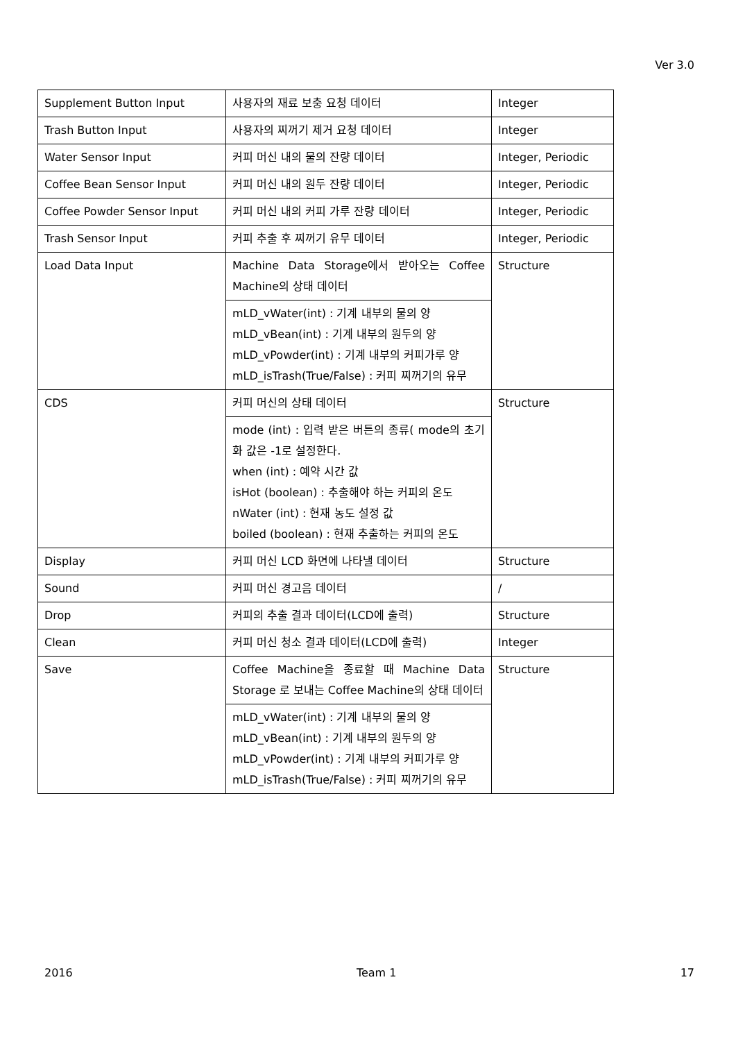Ver 3.0
| Supplement Button Input | 사용자의 재료 보충 요청 데이터 | Integer |
| Trash Button Input | 사용자의 찌꺼기 제거 요청 데이터 | Integer |
| Water Sensor Input | 커피 머신 내의 물의 잔량 데이터 | Integer, Periodic |
| Coffee Bean Sensor Input | 커피 머신 내의 원두 잔량 데이터 | Integer, Periodic |
| Coffee Powder Sensor Input | 커피 머신 내의 커피 가루 잔량 데이터 | Integer, Periodic |
| Trash Sensor Input | 커피 추출 후 찌꺼기 유무 데이터 | Integer, Periodic |
| Load Data Input | Machine Data Storage에서 받아오는 Coffee Machine의 상태 데이터 | Structure |
| | mLD_vWater(int) : 기계 내부의 물의 양 mLD_vBean(int) : 기계 내부의 원두의 양 mLD_vPowder(int) : 기계 내부의 커피가루 양 mLD_isTrash(True/False) : 커피 찌꺼기의 유무 | |
| CDS | 커피 머신의 상태 데이터 | Structure |
| | mode (int) : 입력 받은 버튼의 종류( mode의 초기화 값은 -1로 설정한다. when (int) : 예약 시간 값 isHot (boolean) : 추출해야 하는 커피의 온도 nWater (int) : 현재 농도 설정 값 boiled (boolean) : 현재 추출하는 커피의 온도 | |
| Display | 커피 머신 LCD 화면에 나타낼 데이터 | Structure |
| Sound | 커피 머신 경고음 데이터 | / |
| Drop | 커피의 추출 결과 데이터(LCD에 출력) | Structure |
| Clean | 커피 머신 청소 결과 데이터(LCD에 출력) | Integer |
| Save | Coffee Machine을 종료할 때 Machine Data Storage 로 보내는 Coffee Machine의 상태 데이터 | Structure |
| | mLD_vWater(int) : 기계 내부의 물의 양 mLD_vBean(int) : 기계 내부의 원두의 양 mLD_vPowder(int) : 기계 내부의 커피가루 양 mLD_isTrash(True/False) : 커피 찌꺼기의 유무 | |
2016 Team 1 17